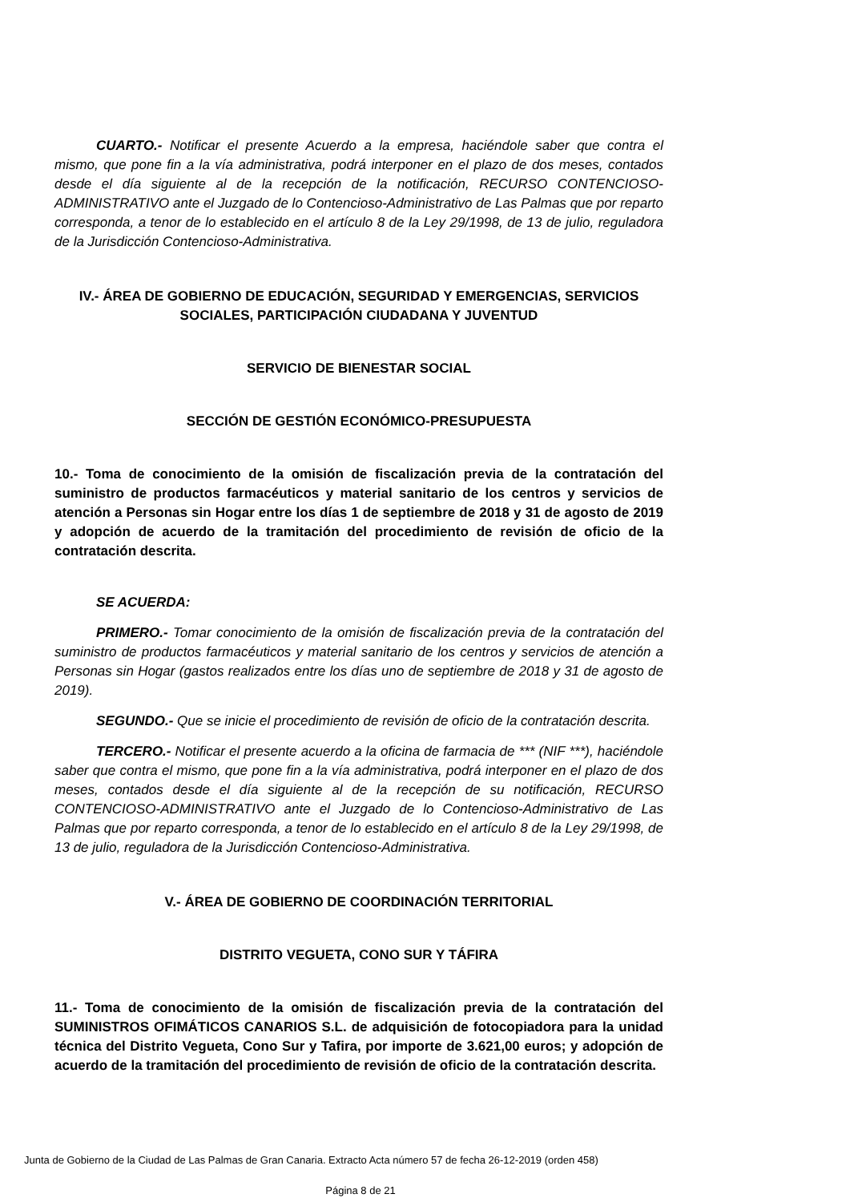CUARTO.- Notificar el presente Acuerdo a la empresa, haciéndole saber que contra el mismo, que pone fin a la vía administrativa, podrá interponer en el plazo de dos meses, contados desde el día siguiente al de la recepción de la notificación, RECURSO CONTENCIOSO-ADMINISTRATIVO ante el Juzgado de lo Contencioso-Administrativo de Las Palmas que por reparto corresponda, a tenor de lo establecido en el artículo 8 de la Ley 29/1998, de 13 de julio, reguladora de la Jurisdicción Contencioso-Administrativa.
IV.- ÁREA DE GOBIERNO DE EDUCACIÓN, SEGURIDAD Y EMERGENCIAS, SERVICIOS SOCIALES, PARTICIPACIÓN CIUDADANA Y JUVENTUD
SERVICIO DE BIENESTAR SOCIAL
SECCIÓN DE GESTIÓN ECONÓMICO-PRESUPUESTA
10.- Toma de conocimiento de la omisión de fiscalización previa de la contratación del suministro de productos farmacéuticos y material sanitario de los centros y servicios de atención a Personas sin Hogar entre los días 1 de septiembre de 2018 y 31 de agosto de 2019 y adopción de acuerdo de la tramitación del procedimiento de revisión de oficio de la contratación descrita.
SE ACUERDA:
PRIMERO.- Tomar conocimiento de la omisión de fiscalización previa de la contratación del suministro de productos farmacéuticos y material sanitario de los centros y servicios de atención a Personas sin Hogar (gastos realizados entre los días uno de septiembre de 2018 y 31 de agosto de 2019).
SEGUNDO.- Que se inicie el procedimiento de revisión de oficio de la contratación descrita.
TERCERO.- Notificar el presente acuerdo a la oficina de farmacia de *** (NIF ***), haciéndole saber que contra el mismo, que pone fin a la vía administrativa, podrá interponer en el plazo de dos meses, contados desde el día siguiente al de la recepción de su notificación, RECURSO CONTENCIOSO-ADMINISTRATIVO ante el Juzgado de lo Contencioso-Administrativo de Las Palmas que por reparto corresponda, a tenor de lo establecido en el artículo 8 de la Ley 29/1998, de 13 de julio, reguladora de la Jurisdicción Contencioso-Administrativa.
V.- ÁREA DE GOBIERNO DE COORDINACIÓN TERRITORIAL
DISTRITO VEGUETA, CONO SUR Y TÁFIRA
11.- Toma de conocimiento de la omisión de fiscalización previa de la contratación del SUMINISTROS OFIMÁTICOS CANARIOS S.L. de adquisición de fotocopiadora para la unidad técnica del Distrito Vegueta, Cono Sur y Tafira, por importe de 3.621,00 euros; y adopción de acuerdo de la tramitación del procedimiento de revisión de oficio de la contratación descrita.
Junta de Gobierno de la Ciudad de Las Palmas de Gran Canaria. Extracto Acta número 57 de fecha 26-12-2019 (orden 458)
Página 8 de 21